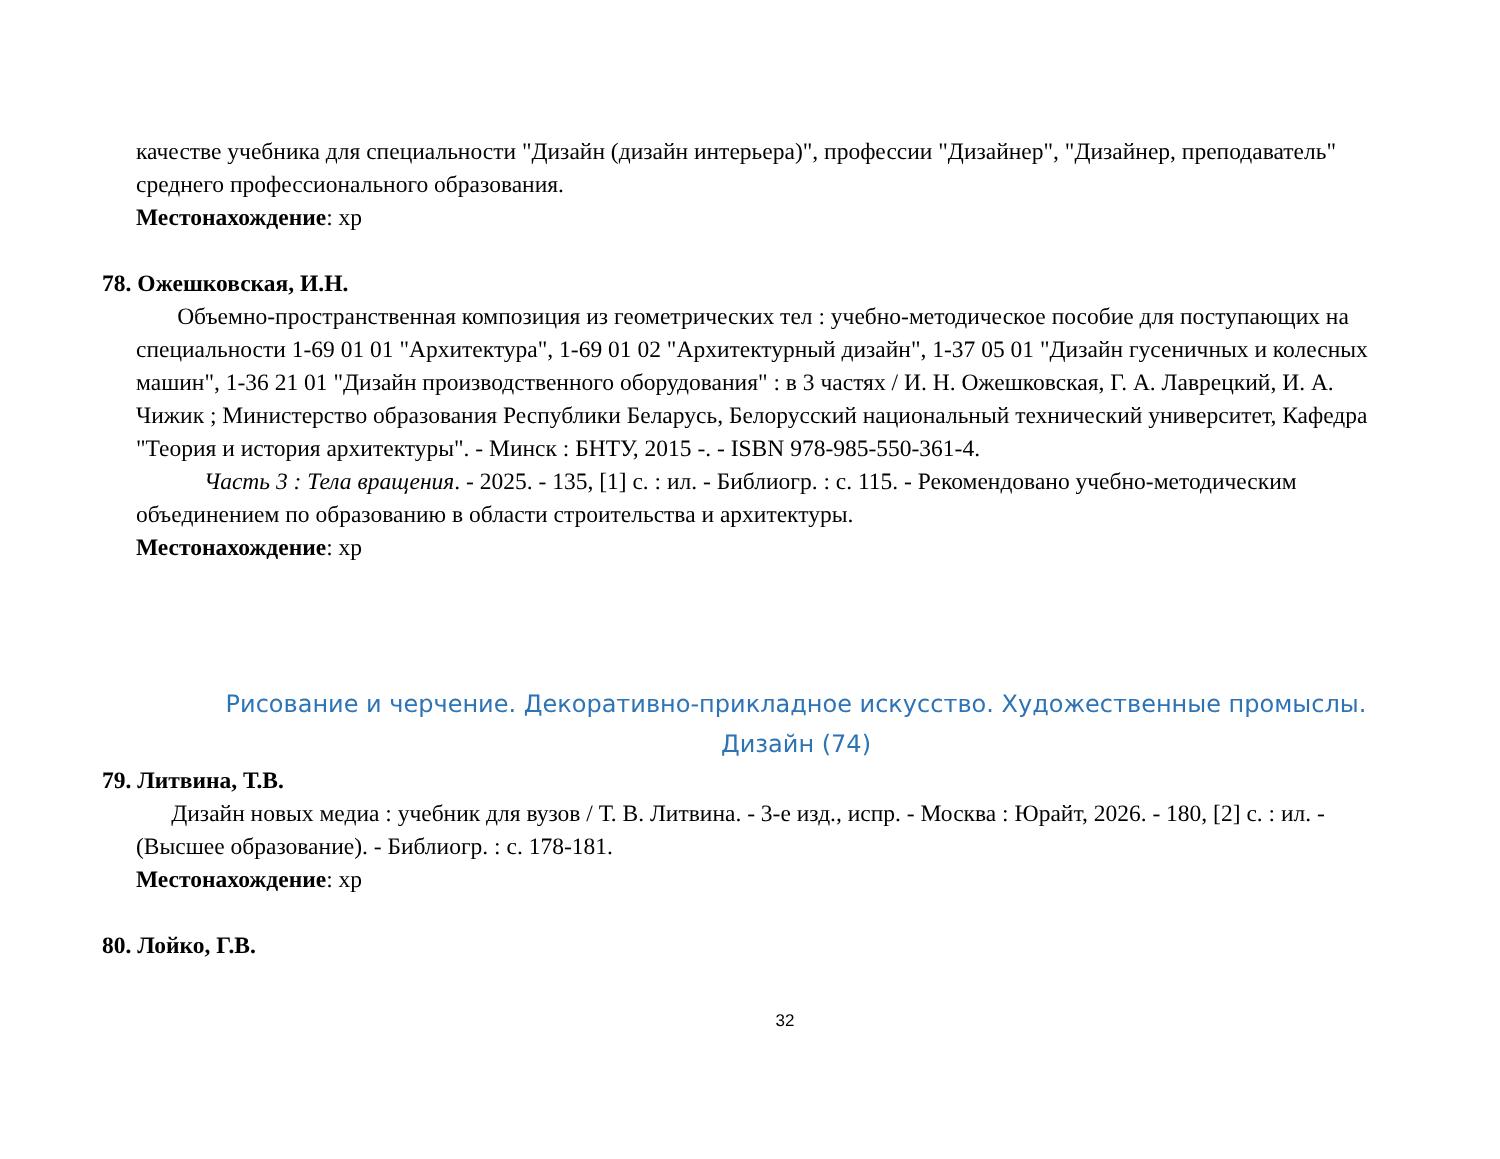качестве учебника для специальности "Дизайн (дизайн интерьера)", профессии "Дизайнер", "Дизайнер, преподаватель" среднего профессионального образования.
Местонахождение: хр
78. Ожешковская, И.Н.
Объемно-пространственная композиция из геометрических тел : учебно-методическое пособие для поступающих на специальности 1-69 01 01 "Архитектура", 1-69 01 02 "Архитектурный дизайн", 1-37 05 01 "Дизайн гусеничных и колесных машин", 1-36 21 01 "Дизайн производственного оборудования" : в 3 частях / И. Н. Ожешковская, Г. А. Лаврецкий, И. А. Чижик ; Министерство образования Республики Беларусь, Белорусский национальный технический университет, Кафедра "Теория и история архитектуры". - Минск : БНТУ, 2015 -. - ISBN 978-985-550-361-4.
Часть 3 : Тела вращения. - 2025. - 135, [1] с. : ил. - Библиогр. : с. 115. - Рекомендовано учебно-методическим объединением по образованию в области строительства и архитектуры.
Местонахождение: хр
Рисование и черчение. Декоративно-прикладное искусство. Художественные промыслы. Дизайн (74)
79. Литвина, Т.В.
Дизайн новых медиа : учебник для вузов / Т. В. Литвина. - 3-е изд., испр. - Москва : Юрайт, 2026. - 180, [2] с. : ил. - (Высшее образование). - Библиогр. : с. 178-181.
Местонахождение: хр
80. Лойко, Г.В.
32